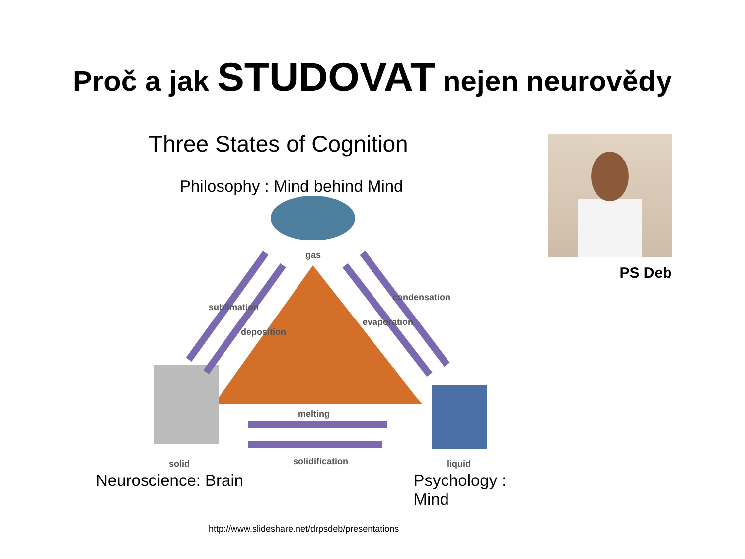Proč a jak STUDOVAT nejen neurovědy
Three States of Cognition
Philosophy : Mind behind Mind
gas
solid
liquid
melting
solidification
sublimation
deposition
condensation
evaporation
Neuroscience: Brain Psychology : Mind
http://www.slideshare.net/drpsdeb/presentations
PS Deb